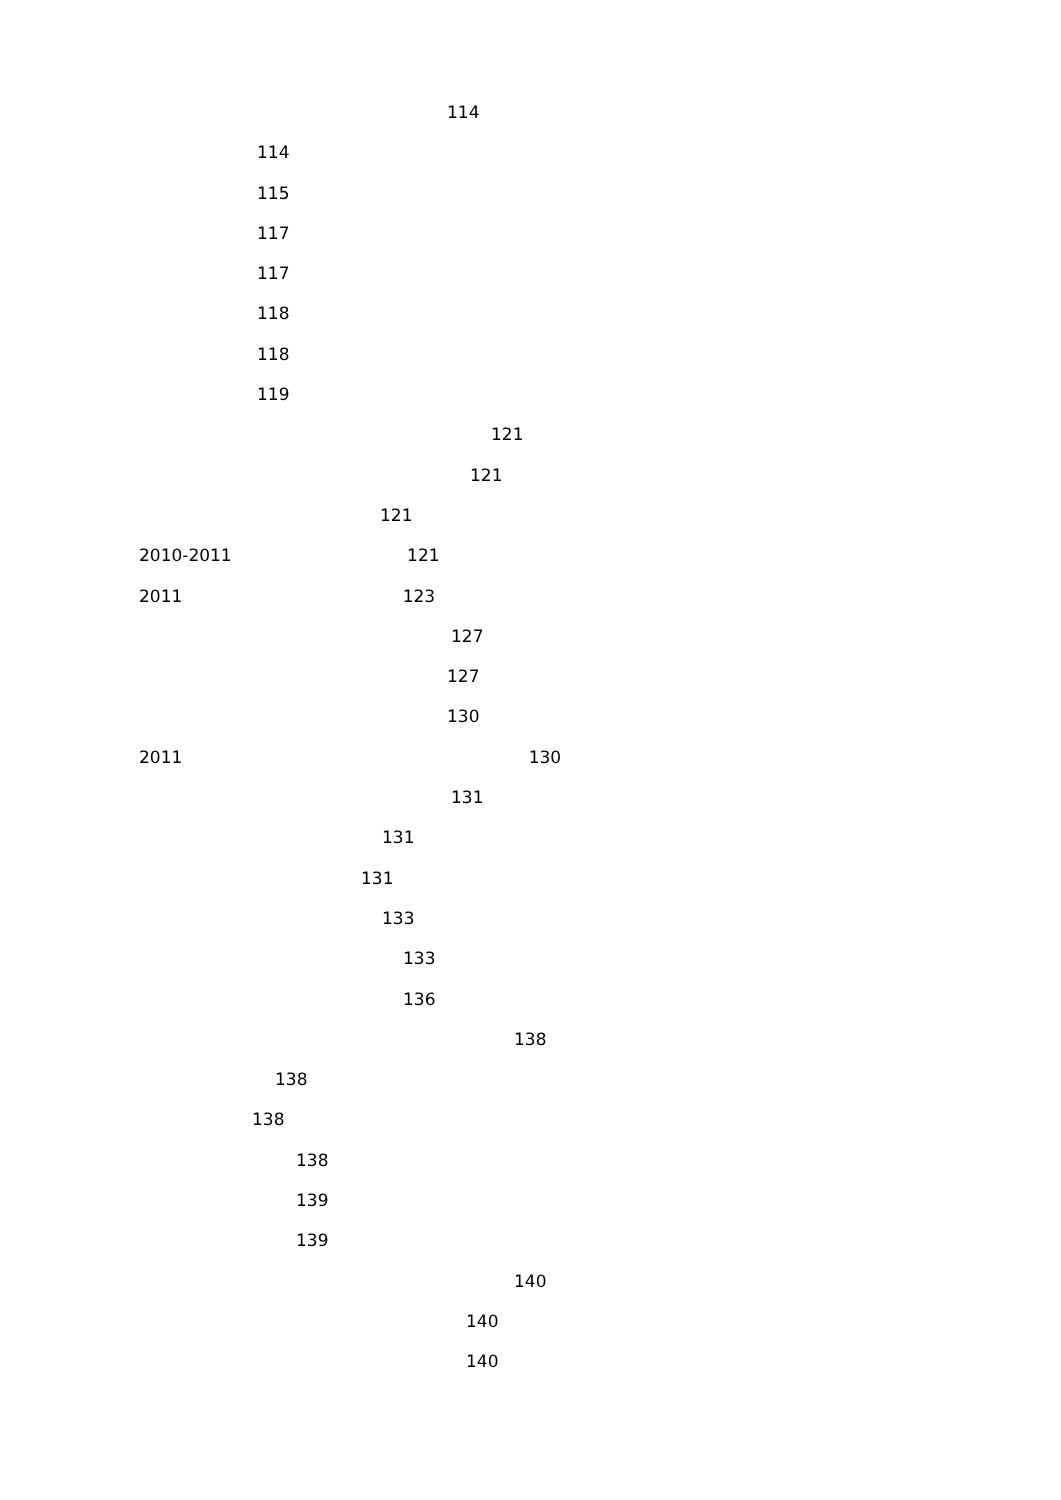114
114
115
117
117
118
118
119
121
121
121
2010-2011 121
2011 123
127
127
130
2011 130
131
131
131
133
133
136
138
138
138
138
139
139
140
140
140